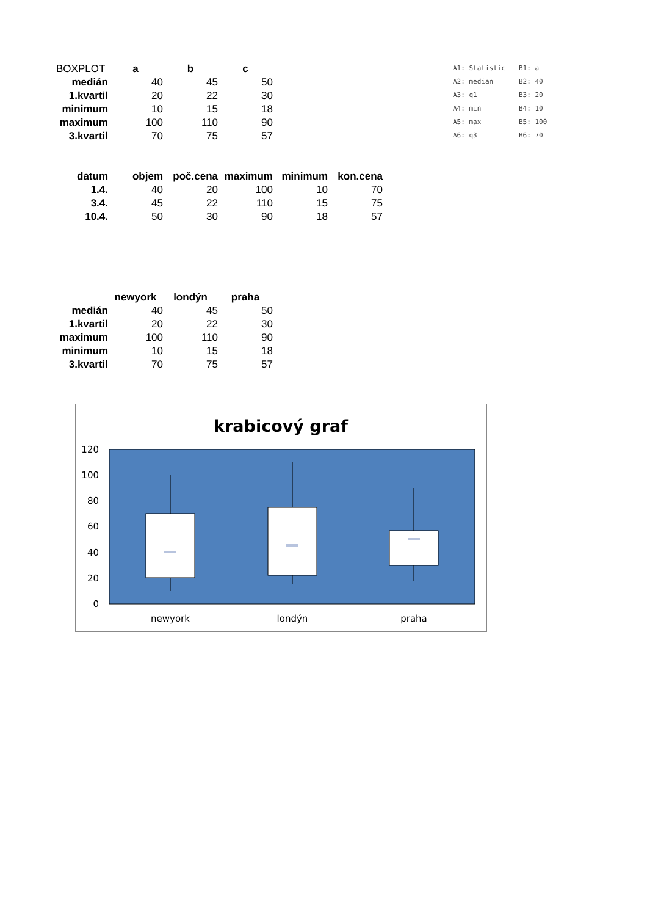| BOXPLOT | a | b | c |
| medián | 40 | 45 | 50 |
| 1.kvartil | 20 | 22 | 30 |
| minimum | 10 | 15 | 18 |
| maximum | 100 | 110 | 90 |
| 3.kvartil | 70 | 75 | 57 |
| A1: Statistic | B1: a |
| A2: median | B2: 40 |
| A3: q1 | B3: 20 |
| A4: min | B4: 10 |
| A5: max | B5: 100 |
| A6: q3 | B6: 70 |
| datum | objem | poč.cena | maximum | minimum | kon.cena |
| --- | --- | --- | --- | --- | --- |
| 1.4. | 40 | 20 | 100 | 10 | 70 |
| 3.4. | 45 | 22 | 110 | 15 | 75 |
| 10.4. | 50 | 30 | 90 | 18 | 57 |
| | newyork | londýn | praha |
| medián | 40 | 45 | 50 |
| 1.kvartil | 20 | 22 | 30 |
| maximum | 100 | 110 | 90 |
| minimum | 10 | 15 | 18 |
| 3.kvartil | 70 | 75 | 57 |
krabicový graf
120
100
80
60
40
20
0
newyork
londýn
praha